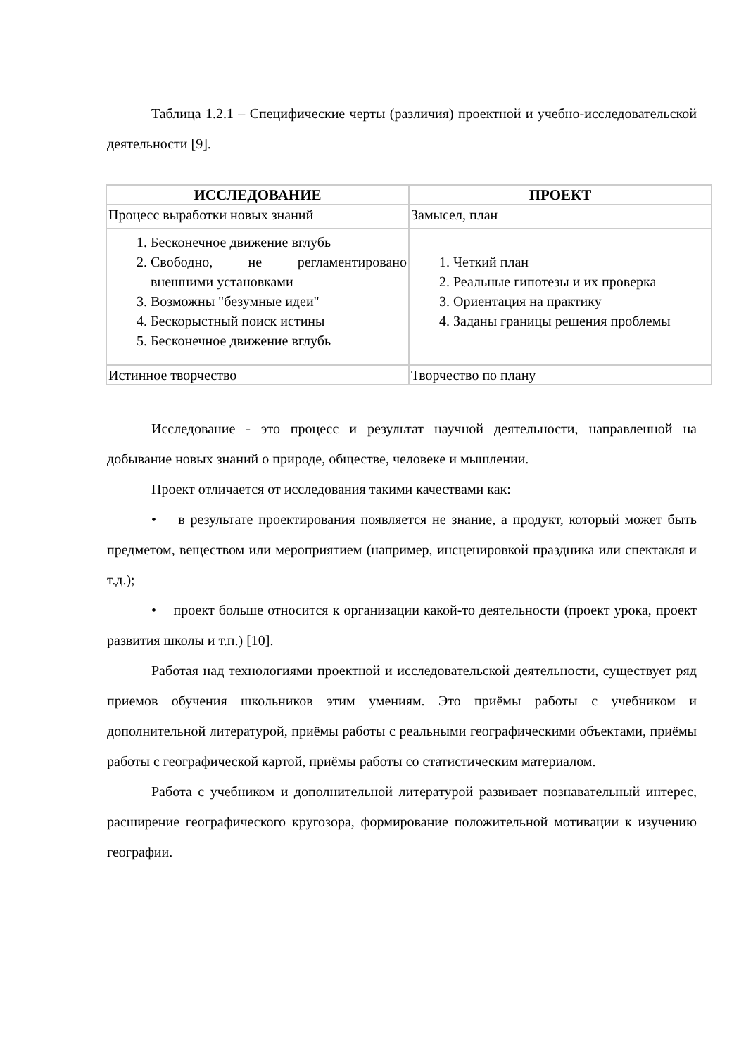Таблица 1.2.1 – Специфические черты (различия) проектной и учебно-исследовательской деятельности [9].
| ИССЛЕДОВАНИЕ | ПРОЕКТ |
| --- | --- |
| Процесс выработки новых знаний | Замысел, план |
| 1. Бесконечное движение вглубь 2. Свободно, не регламентировано внешними установками 3. Возможны "безумные идеи" 4. Бескорыстный поиск истины 5. Бесконечное движение вглубь | 1. Четкий план 2. Реальные гипотезы и их проверка 3. Ориентация на практику 4. Заданы границы решения проблемы |
| Истинное творчество | Творчество по плану |
Исследование - это процесс и результат научной деятельности, направленной на добывание новых знаний о природе, обществе, человеке и мышлении.
Проект отличается от исследования такими качествами как:
• в результате проектирования появляется не знание, а продукт, который может быть предметом, веществом или мероприятием (например, инсценировкой праздника или спектакля и т.д.);
• проект больше относится к организации какой-то деятельности (проект урока, проект развития школы и т.п.) [10].
Работая над технологиями проектной и исследовательской деятельности, существует ряд приемов обучения школьников этим умениям. Это приёмы работы с учебником и дополнительной литературой, приёмы работы с реальными географическими объектами, приёмы работы с географической картой, приёмы работы со статистическим материалом.
Работа с учебником и дополнительной литературой развивает познавательный интерес, расширение географического кругозора, формирование положительной мотивации к изучению географии.